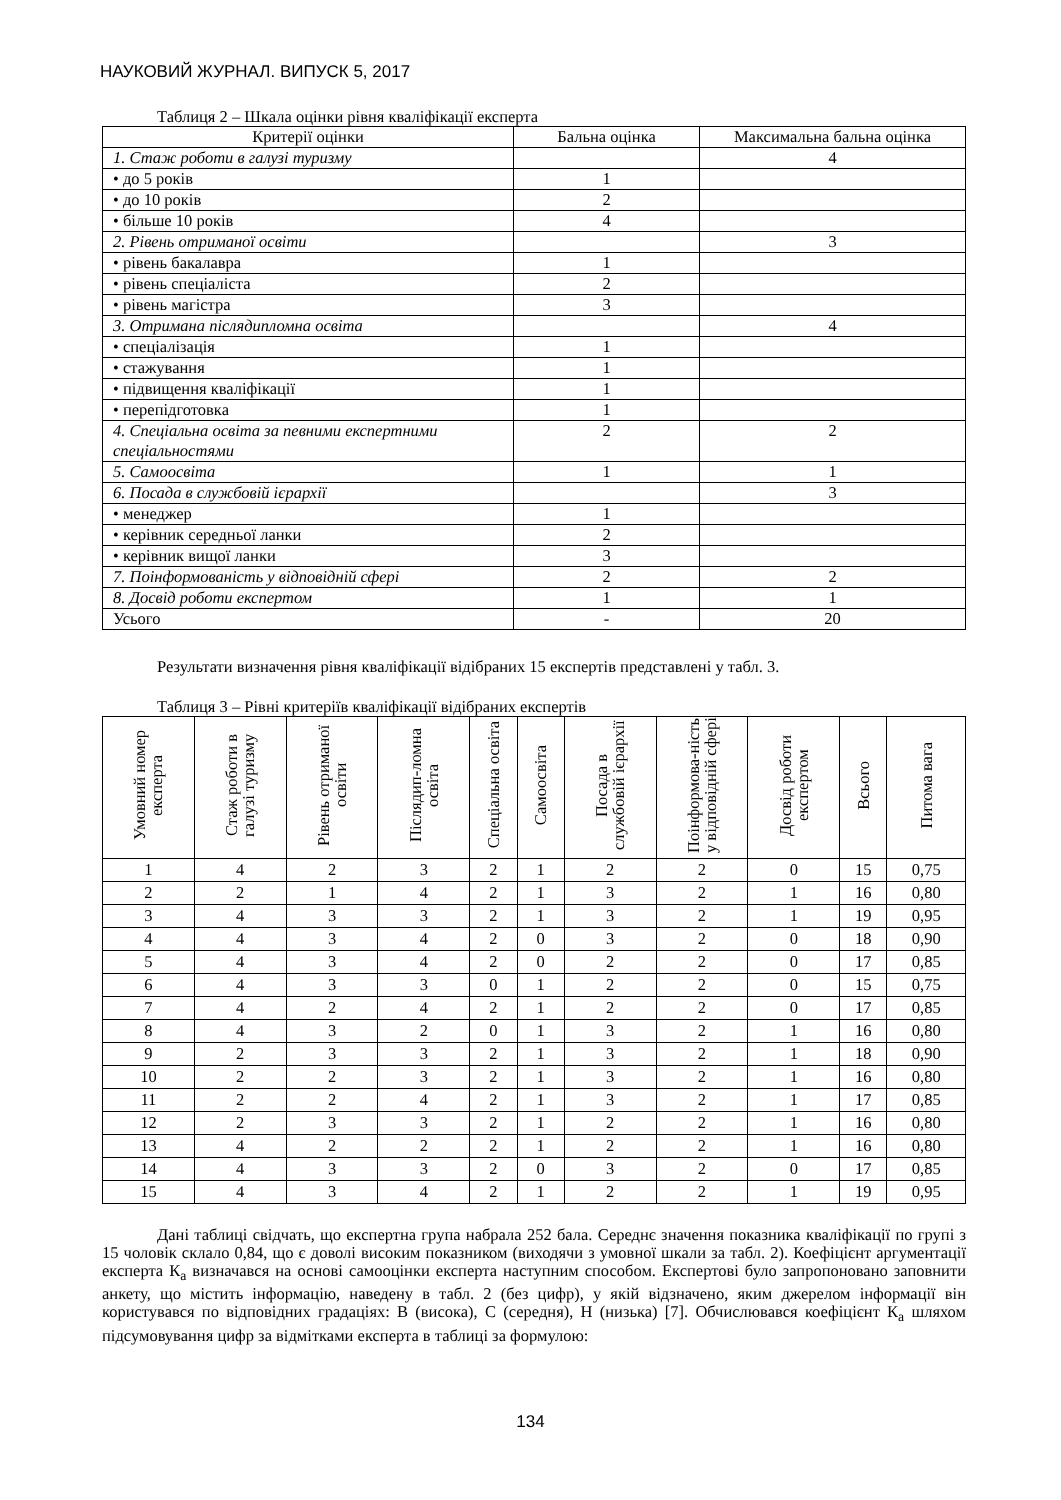НАУКОВИЙ ЖУРНАЛ. ВИПУСК 5, 2017
Таблиця 2 – Шкала оцінки рівня кваліфікації експерта
| Критерії оцінки | Бальна оцінка | Максимальна бальна оцінка |
| --- | --- | --- |
| 1. Стаж роботи в галузі туризму | | 4 |
| • до 5 років | 1 | |
| • до 10 років | 2 | |
| • більше 10 років | 4 | |
| 2. Рівень отриманої освіти | | 3 |
| • рівень бакалавра | 1 | |
| • рівень спеціаліста | 2 | |
| • рівень магістра | 3 | |
| 3. Отримана післядипломна освіта | | 4 |
| • спеціалізація | 1 | |
| • стажування | 1 | |
| • підвищення кваліфікації | 1 | |
| • перепідготовка | 1 | |
| 4. Спеціальна освіта за певними експертними спеціальностями | 2 | 2 |
| 5. Самоосвіта | 1 | 1 |
| 6. Посада в службовій ієрархії | | 3 |
| • менеджер | 1 | |
| • керівник середньої ланки | 2 | |
| • керівник вищої ланки | 3 | |
| 7. Поінформованість у відповідній сфері | 2 | 2 |
| 8. Досвід роботи експертом | 1 | 1 |
| Усього | - | 20 |
Результати визначення рівня кваліфікації відібраних 15 експертів представлені у табл. 3.
Таблиця 3 – Рівні критеріїв кваліфікації відібраних експертів
| Умовний номер експерта | Стаж роботи в галузі туризму | Рівень отриманої освіти | Післядип-ломна освіта | Спеціальна освіта | Самоосвіта | Посада в службовій ієрархії | Поінформова-ність у відповідній сфері | Досвід роботи експертом | Всього | Питома вага |
| --- | --- | --- | --- | --- | --- | --- | --- | --- | --- | --- |
| 1 | 4 | 2 | 3 | 2 | 1 | 2 | 2 | 0 | 15 | 0,75 |
| 2 | 2 | 1 | 4 | 2 | 1 | 3 | 2 | 1 | 16 | 0,80 |
| 3 | 4 | 3 | 3 | 2 | 1 | 3 | 2 | 1 | 19 | 0,95 |
| 4 | 4 | 3 | 4 | 2 | 0 | 3 | 2 | 0 | 18 | 0,90 |
| 5 | 4 | 3 | 4 | 2 | 0 | 2 | 2 | 0 | 17 | 0,85 |
| 6 | 4 | 3 | 3 | 0 | 1 | 2 | 2 | 0 | 15 | 0,75 |
| 7 | 4 | 2 | 4 | 2 | 1 | 2 | 2 | 0 | 17 | 0,85 |
| 8 | 4 | 3 | 2 | 0 | 1 | 3 | 2 | 1 | 16 | 0,80 |
| 9 | 2 | 3 | 3 | 2 | 1 | 3 | 2 | 1 | 18 | 0,90 |
| 10 | 2 | 2 | 3 | 2 | 1 | 3 | 2 | 1 | 16 | 0,80 |
| 11 | 2 | 2 | 4 | 2 | 1 | 3 | 2 | 1 | 17 | 0,85 |
| 12 | 2 | 3 | 3 | 2 | 1 | 2 | 2 | 1 | 16 | 0,80 |
| 13 | 4 | 2 | 2 | 2 | 1 | 2 | 2 | 1 | 16 | 0,80 |
| 14 | 4 | 3 | 3 | 2 | 0 | 3 | 2 | 0 | 17 | 0,85 |
| 15 | 4 | 3 | 4 | 2 | 1 | 2 | 2 | 1 | 19 | 0,95 |
Дані таблиці свідчать, що експертна група набрала 252 бала. Середнє значення показника кваліфікації по групі з 15 чоловік склало 0,84, що є доволі високим показником (виходячи з умовної шкали за табл. 2). Коефіцієнт аргументації експерта К<sub>а</sub> визначався на основі самооцінки експерта наступним способом. Експертові було запропоновано заповнити анкету, що містить інформацію, наведену в табл. 2 (без цифр), у якій відзначено, яким джерелом інформації він користувався по відповідних градаціях: В (висока), С (середня), Н (низька) [7]. Обчислювався коефіцієнт К<sub>а</sub> шляхом підсумовування цифр за відмітками експерта в таблиці за формулою:
134